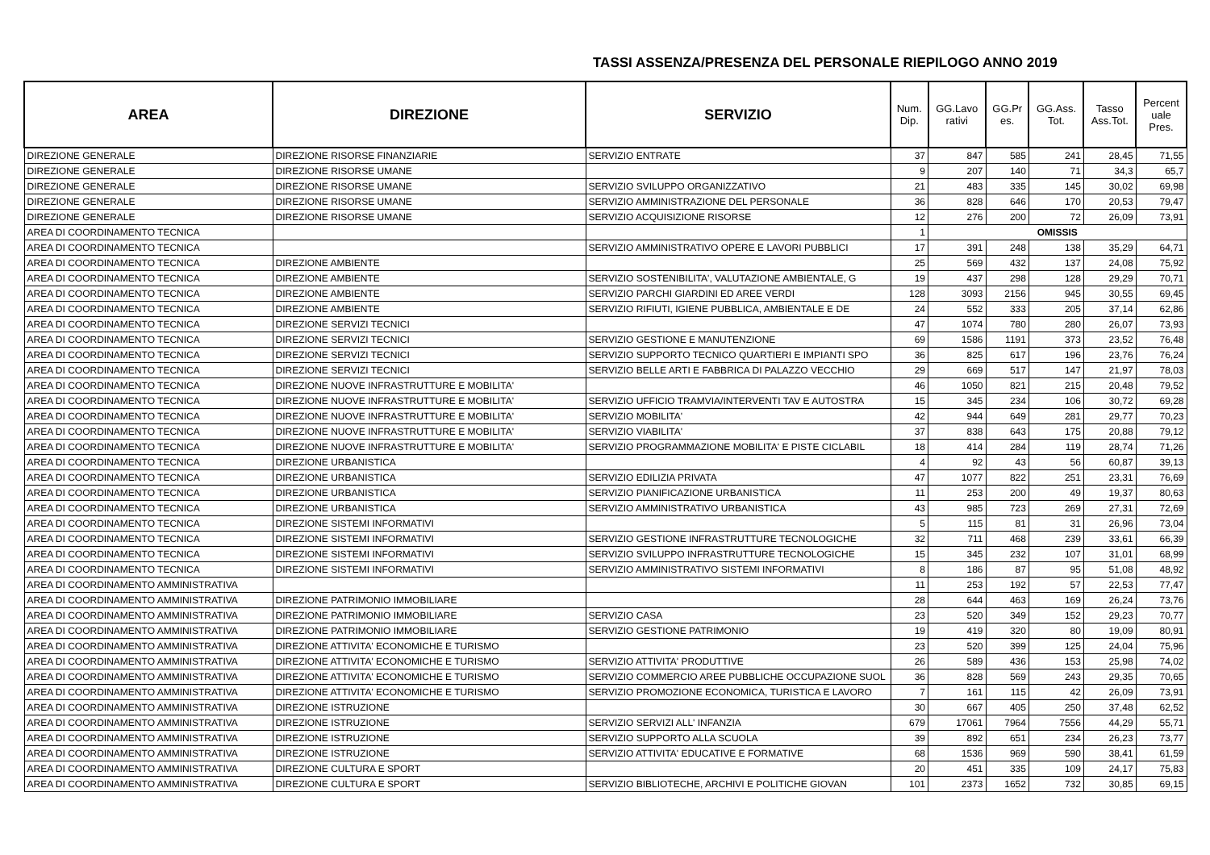TASSI ASSENZA/PRESENZA DEL PERSONALE RIEPILOGO ANNO 2019
| AREA | DIREZIONE | SERVIZIO | Num. Dip. | GG.Lavo rativi | GG.Pr es. | GG.Ass. Tot. | Tasso Ass.Tot. | Percent uale Pres. |
| --- | --- | --- | --- | --- | --- | --- | --- | --- |
| DIREZIONE GENERALE | DIREZIONE RISORSE FINANZIARIE | SERVIZIO ENTRATE | 37 | 847 | 585 | 241 | 28,45 | 71,55 |
| DIREZIONE GENERALE | DIREZIONE RISORSE UMANE | | 9 | 207 | 140 | 71 | 34,3 | 65,7 |
| DIREZIONE GENERALE | DIREZIONE RISORSE UMANE | SERVIZIO SVILUPPO ORGANIZZATIVO | 21 | 483 | 335 | 145 | 30,02 | 69,98 |
| DIREZIONE GENERALE | DIREZIONE RISORSE UMANE | SERVIZIO AMMINISTRAZIONE DEL PERSONALE | 36 | 828 | 646 | 170 | 20,53 | 79,47 |
| DIREZIONE GENERALE | DIREZIONE RISORSE UMANE | SERVIZIO ACQUISIZIONE RISORSE | 12 | 276 | 200 | 72 | 26,09 | 73,91 |
| AREA DI COORDINAMENTO TECNICA | | | 1 | OMISSIS | | | | |
| AREA DI COORDINAMENTO TECNICA | | SERVIZIO AMMINISTRATIVO OPERE E LAVORI PUBBLICI | 17 | 391 | 248 | 138 | 35,29 | 64,71 |
| AREA DI COORDINAMENTO TECNICA | DIREZIONE AMBIENTE | | 25 | 569 | 432 | 137 | 24,08 | 75,92 |
| AREA DI COORDINAMENTO TECNICA | DIREZIONE AMBIENTE | SERVIZIO SOSTENIBILITA', VALUTAZIONE AMBIENTALE, G | 19 | 437 | 298 | 128 | 29,29 | 70,71 |
| AREA DI COORDINAMENTO TECNICA | DIREZIONE AMBIENTE | SERVIZIO PARCHI GIARDINI ED AREE VERDI | 128 | 3093 | 2156 | 945 | 30,55 | 69,45 |
| AREA DI COORDINAMENTO TECNICA | DIREZIONE AMBIENTE | SERVIZIO RIFIUTI, IGIENE PUBBLICA, AMBIENTALE E DE | 24 | 552 | 333 | 205 | 37,14 | 62,86 |
| AREA DI COORDINAMENTO TECNICA | DIREZIONE SERVIZI TECNICI | | 47 | 1074 | 780 | 280 | 26,07 | 73,93 |
| AREA DI COORDINAMENTO TECNICA | DIREZIONE SERVIZI TECNICI | SERVIZIO GESTIONE E MANUTENZIONE | 69 | 1586 | 1191 | 373 | 23,52 | 76,48 |
| AREA DI COORDINAMENTO TECNICA | DIREZIONE SERVIZI TECNICI | SERVIZIO SUPPORTO TECNICO QUARTIERI E IMPIANTI SPO | 36 | 825 | 617 | 196 | 23,76 | 76,24 |
| AREA DI COORDINAMENTO TECNICA | DIREZIONE SERVIZI TECNICI | SERVIZIO BELLE ARTI E FABBRICA DI PALAZZO VECCHIO | 29 | 669 | 517 | 147 | 21,97 | 78,03 |
| AREA DI COORDINAMENTO TECNICA | DIREZIONE NUOVE INFRASTRUTTURE E MOBILITA' | | 46 | 1050 | 821 | 215 | 20,48 | 79,52 |
| AREA DI COORDINAMENTO TECNICA | DIREZIONE NUOVE INFRASTRUTTURE E MOBILITA' | SERVIZIO UFFICIO TRAMVIA/INTERVENTI TAV E AUTOSTRA | 15 | 345 | 234 | 106 | 30,72 | 69,28 |
| AREA DI COORDINAMENTO TECNICA | DIREZIONE NUOVE INFRASTRUTTURE E MOBILITA' | SERVIZIO MOBILITA' | 42 | 944 | 649 | 281 | 29,77 | 70,23 |
| AREA DI COORDINAMENTO TECNICA | DIREZIONE NUOVE INFRASTRUTTURE E MOBILITA' | SERVIZIO VIABILITA' | 37 | 838 | 643 | 175 | 20,88 | 79,12 |
| AREA DI COORDINAMENTO TECNICA | DIREZIONE NUOVE INFRASTRUTTURE E MOBILITA' | SERVIZIO PROGRAMMAZIONE MOBILITA' E PISTE CICLABIL | 18 | 414 | 284 | 119 | 28,74 | 71,26 |
| AREA DI COORDINAMENTO TECNICA | DIREZIONE URBANISTICA | | 4 | 92 | 43 | 56 | 60,87 | 39,13 |
| AREA DI COORDINAMENTO TECNICA | DIREZIONE URBANISTICA | SERVIZIO EDILIZIA PRIVATA | 47 | 1077 | 822 | 251 | 23,31 | 76,69 |
| AREA DI COORDINAMENTO TECNICA | DIREZIONE URBANISTICA | SERVIZIO PIANIFICAZIONE URBANISTICA | 11 | 253 | 200 | 49 | 19,37 | 80,63 |
| AREA DI COORDINAMENTO TECNICA | DIREZIONE URBANISTICA | SERVIZIO AMMINISTRATIVO URBANISTICA | 43 | 985 | 723 | 269 | 27,31 | 72,69 |
| AREA DI COORDINAMENTO TECNICA | DIREZIONE SISTEMI INFORMATIVI | | 5 | 115 | 81 | 31 | 26,96 | 73,04 |
| AREA DI COORDINAMENTO TECNICA | DIREZIONE SISTEMI INFORMATIVI | SERVIZIO GESTIONE INFRASTRUTTURE TECNOLOGICHE | 32 | 711 | 468 | 239 | 33,61 | 66,39 |
| AREA DI COORDINAMENTO TECNICA | DIREZIONE SISTEMI INFORMATIVI | SERVIZIO SVILUPPO INFRASTRUTTURE TECNOLOGICHE | 15 | 345 | 232 | 107 | 31,01 | 68,99 |
| AREA DI COORDINAMENTO TECNICA | DIREZIONE SISTEMI INFORMATIVI | SERVIZIO AMMINISTRATIVO SISTEMI INFORMATIVI | 8 | 186 | 87 | 95 | 51,08 | 48,92 |
| AREA DI COORDINAMENTO AMMINISTRATIVA | | | 11 | 253 | 192 | 57 | 22,53 | 77,47 |
| AREA DI COORDINAMENTO AMMINISTRATIVA | DIREZIONE PATRIMONIO IMMOBILIARE | | 28 | 644 | 463 | 169 | 26,24 | 73,76 |
| AREA DI COORDINAMENTO AMMINISTRATIVA | DIREZIONE PATRIMONIO IMMOBILIARE | SERVIZIO CASA | 23 | 520 | 349 | 152 | 29,23 | 70,77 |
| AREA DI COORDINAMENTO AMMINISTRATIVA | DIREZIONE PATRIMONIO IMMOBILIARE | SERVIZIO GESTIONE PATRIMONIO | 19 | 419 | 320 | 80 | 19,09 | 80,91 |
| AREA DI COORDINAMENTO AMMINISTRATIVA | DIREZIONE ATTIVITA' ECONOMICHE E TURISMO | | 23 | 520 | 399 | 125 | 24,04 | 75,96 |
| AREA DI COORDINAMENTO AMMINISTRATIVA | DIREZIONE ATTIVITA' ECONOMICHE E TURISMO | SERVIZIO ATTIVITA' PRODUTTIVE | 26 | 589 | 436 | 153 | 25,98 | 74,02 |
| AREA DI COORDINAMENTO AMMINISTRATIVA | DIREZIONE ATTIVITA' ECONOMICHE E TURISMO | SERVIZIO COMMERCIO AREE PUBBLICHE OCCUPAZIONE SUOL | 36 | 828 | 569 | 243 | 29,35 | 70,65 |
| AREA DI COORDINAMENTO AMMINISTRATIVA | DIREZIONE ATTIVITA' ECONOMICHE E TURISMO | SERVIZIO PROMOZIONE ECONOMICA, TURISTICA E LAVORO | 7 | 161 | 115 | 42 | 26,09 | 73,91 |
| AREA DI COORDINAMENTO AMMINISTRATIVA | DIREZIONE ISTRUZIONE | | 30 | 667 | 405 | 250 | 37,48 | 62,52 |
| AREA DI COORDINAMENTO AMMINISTRATIVA | DIREZIONE ISTRUZIONE | SERVIZIO SERVIZI ALL' INFANZIA | 679 | 17061 | 7964 | 7556 | 44,29 | 55,71 |
| AREA DI COORDINAMENTO AMMINISTRATIVA | DIREZIONE ISTRUZIONE | SERVIZIO SUPPORTO ALLA SCUOLA | 39 | 892 | 651 | 234 | 26,23 | 73,77 |
| AREA DI COORDINAMENTO AMMINISTRATIVA | DIREZIONE ISTRUZIONE | SERVIZIO ATTIVITA' EDUCATIVE E FORMATIVE | 68 | 1536 | 969 | 590 | 38,41 | 61,59 |
| AREA DI COORDINAMENTO AMMINISTRATIVA | DIREZIONE CULTURA E SPORT | | 20 | 451 | 335 | 109 | 24,17 | 75,83 |
| AREA DI COORDINAMENTO AMMINISTRATIVA | DIREZIONE CULTURA E SPORT | SERVIZIO BIBLIOTECHE, ARCHIVI E POLITICHE GIOVAN | 101 | 2373 | 1652 | 732 | 30,85 | 69,15 |